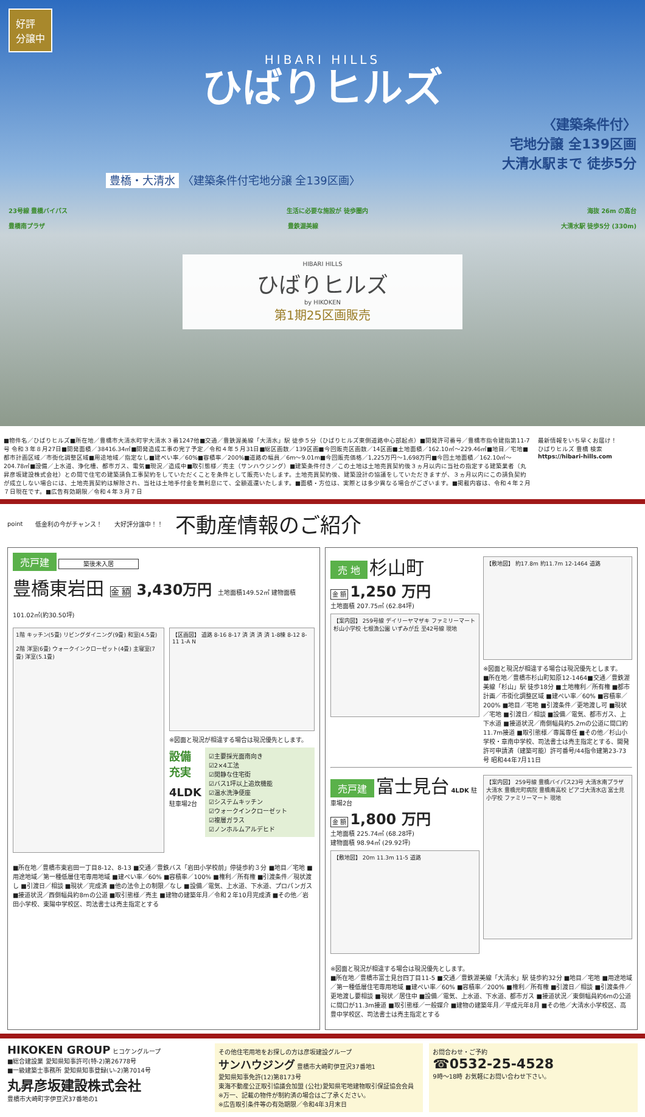好評
分譲中
HIBARI HILLS
ひばりヒルズ
〈建築条件付〉
宅地分譲 全139区画
大清水駅まで 徒歩5分
豊橋・大清水 〈建築条件付宅地分譲 全139区画〉
23号線 豊橋バイパス 生活に必要な施設が 徒歩圏内 海抜 26m の高台
豊橋南プラザ 豊鉄渥美線 大清水駅 徒歩5分 (330m)
HIBARI HILLS
ひばりヒルズ
by HIKOKEN
第1期25区画販売
■物件名／ひばりヒルズ■所在地／豊橋市大清水町字大清水３番1247他■交通／豊鉄渥美線「大清水」駅 徒歩５分（ひばりヒルズ東側道路中心部起点）■開発許可番号／豊橋市指令建指第11-7号 令和３年８月27日■開発面積／38416.34㎡■開発造成工事の完了予定／令和４年５月31日■総区画数／139区画■今回販売区画数／14区画■土地面積／162.10㎡～229.46㎡■地目／宅地■都市計画区域／市街化調整区域■用途地域／指定なし■建ぺい率／60%■容積率／200%■道路の幅員／6m～9.01m■今回販売価格／1,225万円～1,698万円■今回土地面積／162.10㎡～204.78㎡■設備／上水道、浄化槽、都市ガス、電気■現況／造成中■取引態様／売主（サンハウジング）■建築条件付き／この土地は土地売買契約後３ヵ月以内に当社の指定する建築業者（丸昇彦坂建設株式会社）との間で住宅の建築請負工事契約をしていただくことを条件として販売いたします。土地売買契約後、建築設計の協議をしていただきますが、３ヵ月以内にこの請負契約が成立しない場合には、土地売買契約は解除され、当社は土地手付金を無利息にて、全額返還いたします。■面積・方位は、実際とは多少異なる場合がございます。■掲載内容は、令和４年２月７日現在です。■広告有効期限／令和４年３月７日
最新情報をいち早くお届け！
ひばりヒルズ 豊橋 検索
https://hibari-hills.com
point 低金利の今がチャンス！ 大好評分譲中！！ 不動産情報のご紹介
売戸建 築後未入居
豊橋東岩田 金 額 3,430万円 土地面積149.52㎡ 建物面積101.02㎡(約30.50坪)
1階 キッチン(5畳) リビングダイニング(9畳) 和室(4.5畳)
2階 洋室(6畳) ウォークインクローゼット(4畳) 主寝室(7畳) 洋室(5.1畳)
【区画図】 道路 8-16 8-17 済 済 済 済 1-8棟 8-12 8-11 1-A N
※図面と現況が相違する場合は現況優先とします。
設備
充実
4LDK
駐車場2台
☑主要採光面南向き
☑2×4工法
☑閑静な住宅街
☑バス1坪以上追炊機能
☑温水洗浄便座
☑システムキッチン
☑ウォークインクローゼット
☑複層ガラス
☑ノンホルムアルデヒド
■所在地／豊橋市東岩田一丁目8-12、8-13 ■交通／豊鉄バス「岩田小学校前」停徒歩約３分 ■地目／宅地 ■用途地域／第一種低層住宅専用地域 ■建ぺい率／60% ■容積率／100% ■権利／所有権 ■引渡条件／現状渡し ■引渡日／相談 ■現状／完成済 ■他の法令上の制限／なし ■設備／電気、上水道、下水道、プロパンガス ■接道状況／西側幅員約8mの公道 ■取引態様／売主 ■建物の建築年月／令和２年10月完成済 ■その他／岩田小学校、東陽中学校区、司法書士は売主指定とする
売 地 杉山町
金 額 1,250 万円
土地面積 207.75㎡ (62.84坪)
【案内図】 259号線 デイリーヤマザキ ファミリーマート 杉山小学校 七根漁公園 いずみが丘 至42号線 現地
【敷地図】 約17.8m 約11.7m 12-1464 道路
※図面と現況が相違する場合は現況優先とします。
■所在地／豊橋市杉山町知原12-1464■交通／豊鉄渥美線「杉山」駅 徒歩18分 ■土地権利／所有権 ■都市計画／市街化調整区域 ■建ぺい率／60% ■容積率／200% ■地目／宅地 ■引渡条件／更地渡し可 ■現状／宅地 ■引渡日／相談 ■設備／電気、都市ガス、上下水道 ■接道状況／南側幅員約5.2mの公道に間口約11.7m接道 ■取引態様／専属専任 ■その他／杉山小学校・章南中学校、司法書士は売主指定とする、開発許可申請済（建築可能）許可番号/44指令建第23-73号 昭和44年7月11日
売戸建 富士見台 4LDK 駐車場2台
金 額 1,800 万円
土地面積 225.74㎡ (68.28坪)
建物面積 98.94㎡ (29.92坪)
【敷地図】 20m 11.3m 11-5 道路
【案内図】 259号線 豊橋バイパス23号 大清水南プラザ 大清水 豊橋元町病院 豊橋南高校 ピアゴ大清水店 富士見小学校 ファミリーマート 現地
※図面と現況が相違する場合は現況優先とします。
■所在地／豊橋市富士見台四丁目11-5 ■交通／豊鉄渥美線「大清水」駅 徒歩約32分 ■地目／宅地 ■用途地域／第一種低層住宅専用地域 ■建ぺい率／60% ■容積率／200% ■権利／所有権 ■引渡日／相談 ■引渡条件／更地渡し要相談 ■現状／居住中 ■設備／電気、上水道、下水道、都市ガス ■接道状況／東側幅員約6mの公道に間口が11.3m接道 ■取引態様／一般媒介 ■建物の建築年月／平成元年8月 ■その他／大清水小学校区、高豊中学校区、司法書士は売主指定とする
HIKOKEN GROUP ヒコケングループ
■総合建設業 愛知県知事許可(特-2)第26778号
■一級建築士事務所 愛知県知事登録(い-2)第7014号
丸昇彦坂建設株式会社
豊橋市大崎町字伊豆沢37番地の1
その他住宅用地をお探しの方は彦坂建設グループ
サンハウジング 豊橋市大崎町伊豆沢37番地1
愛知県知事免許(12)第8173号
東海不動産公正取引協議会加盟 (公社)愛知県宅地建物取引保証協会会員
※万一、記載の物件が制約済の場合はご了承ください。
※広告取引条件等の有効期限／令和4年3月末日
お問合わせ・ご予約
☎0532-25-4528
9時～18時 お気軽にお問い合わせ下さい。